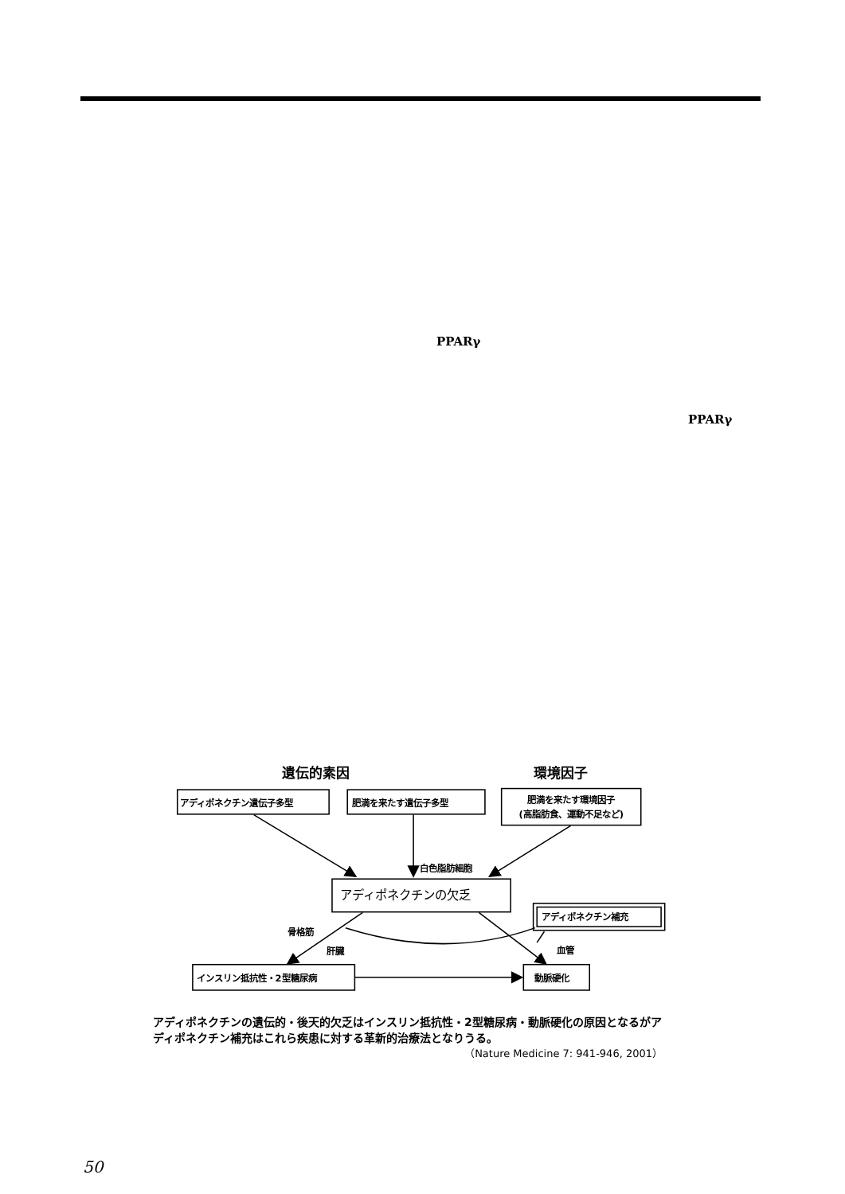PPARγ
PPARγ
遺伝的素因
環境因子
アディポネクチン遺伝子多型
肥満を来たす遺伝子多型
肥満を来たす環境因子
(高脂肪食、運動不足など)
白色脂肪細胞
アディポネクチン補充
骨格筋
肝臓
血管
インスリン抵抗性・2型糖尿病
動脈硬化
アディポネクチンの欠乏
アディポネクチンの遺伝的・後天的欠乏はインスリン抵抗性・2型糖尿病・動脈硬化の原因となるがアディポネクチン補充はこれら疾患に対する革新的治療法となりうる。
（Nature Medicine 7: 941-946, 2001）
50